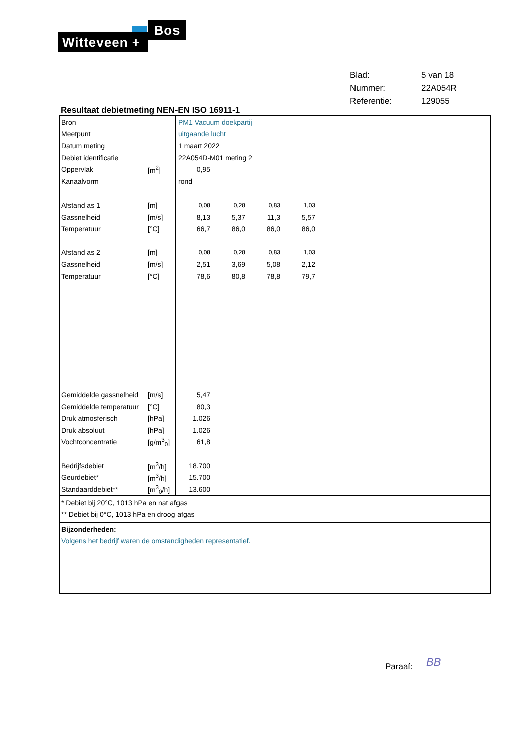Bos
Witteveen +
| Blad: | 5 van 18 |
| Nummer: | 22A054R |
| Referentie: | 129055 |
Resultaat debietmeting NEN-EN ISO 16911-1
| Bron | | PM1 Vacuum doekpartij | | | | |
| Meetpunt | | uitgaande lucht | | | | |
| Datum meting | | 1 maart 2022 | | | | |
| Debiet identificatie | | 22A054D-M01 meting 2 | | | | |
| Oppervlak | [m<sup>2</sup>] | 0,95 | | | | |
| Kanaalvorm | | rond | | | | |
| Afstand as 1 | [m] | 0,08 | 0,28 | 0,83 | 1,03 | |
| Gassnelheid | [m/s] | 8,13 | 5,37 | 11,3 | 5,57 | |
| Temperatuur | [°C] | 66,7 | 86,0 | 86,0 | 86,0 | |
| Afstand as 2 | [m] | 0,08 | 0,28 | 0,83 | 1,03 | |
| Gassnelheid | [m/s] | 2,51 | 3,69 | 5,08 | 2,12 | |
| Temperatuur | [°C] | 78,6 | 80,8 | 78,8 | 79,7 | |
| Gemiddelde gassnelheid | [m/s] | 5,47 | | | | |
| Gemiddelde temperatuur | [°C] | 80,3 | | | | |
| Druk atmosferisch | [hPa] | 1.026 | | | | |
| Druk absoluut | [hPa] | 1.026 | | | | |
| Vochtconcentratie | [g/m<sup>3</sup><sub>0</sub>] | 61,8 | | | | |
| Bedrijfsdebiet | [m<sup>3</sup>/h] | 18.700 | | | | |
| Geurdebiet* | [m<sup>3</sup>/h] | 15.700 | | | | |
| Standaarddebiet** | [m<sup>3</sup><sub>0</sub>/h] | 13.600 | | | | |
* Debiet bij 20°C, 1013 hPa en nat afgas
** Debiet bij 0°C, 1013 hPa en droog afgas
Bijzonderheden:
Volgens het bedrijf waren de omstandigheden representatief.
Paraaf: BB